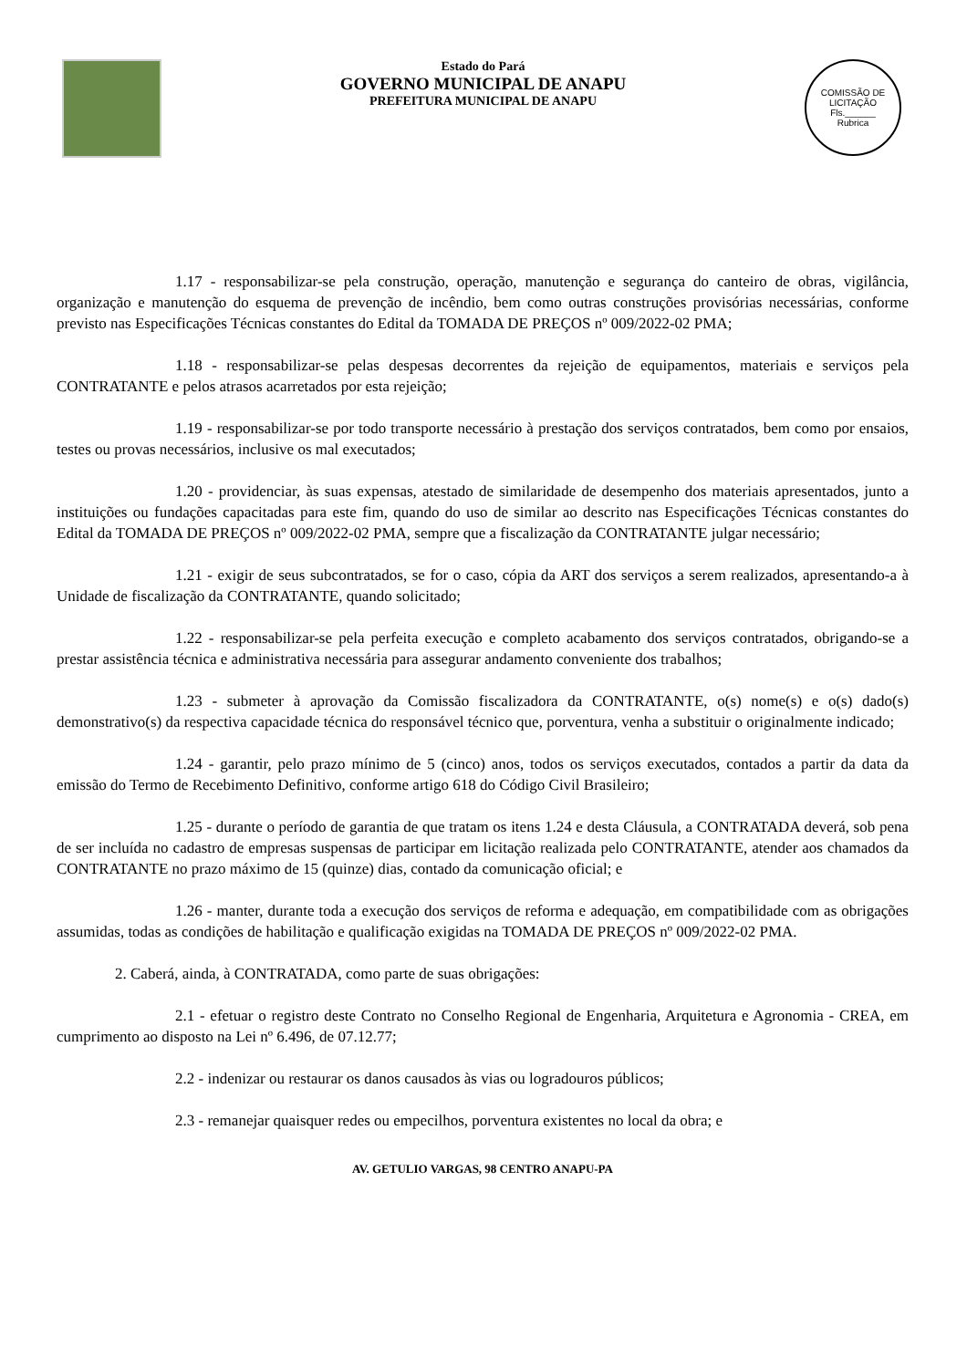Estado do Pará
GOVERNO MUNICIPAL DE ANAPU
PREFEITURA MUNICIPAL DE ANAPU
COMISSÃO DE LICITAÇÃO
Fls.______
Rubrica
1.17 - responsabilizar-se pela construção, operação, manutenção e segurança do canteiro de obras, vigilância, organização e manutenção do esquema de prevenção de incêndio, bem como outras construções provisórias necessárias, conforme previsto nas Especificações Técnicas constantes do Edital da TOMADA DE PREÇOS nº 009/2022-02 PMA;
1.18 - responsabilizar-se pelas despesas decorrentes da rejeição de equipamentos, materiais e serviços pela CONTRATANTE e pelos atrasos acarretados por esta rejeição;
1.19 - responsabilizar-se por todo transporte necessário à prestação dos serviços contratados, bem como por ensaios, testes ou provas necessários, inclusive os mal executados;
1.20 - providenciar, às suas expensas, atestado de similaridade de desempenho dos materiais apresentados, junto a instituições ou fundações capacitadas para este fim, quando do uso de similar ao descrito nas Especificações Técnicas constantes do Edital da TOMADA DE PREÇOS nº 009/2022-02 PMA, sempre que a fiscalização da CONTRATANTE julgar necessário;
1.21 - exigir de seus subcontratados, se for o caso, cópia da ART dos serviços a serem realizados, apresentando-a à Unidade de fiscalização da CONTRATANTE, quando solicitado;
1.22 - responsabilizar-se pela perfeita execução e completo acabamento dos serviços contratados, obrigando-se a prestar assistência técnica e administrativa necessária para assegurar andamento conveniente dos trabalhos;
1.23 - submeter à aprovação da Comissão fiscalizadora da CONTRATANTE, o(s) nome(s) e o(s) dado(s) demonstrativo(s) da respectiva capacidade técnica do responsável técnico que, porventura, venha a substituir o originalmente indicado;
1.24 - garantir, pelo prazo mínimo de 5 (cinco) anos, todos os serviços executados, contados a partir da data da emissão do Termo de Recebimento Definitivo, conforme artigo 618 do Código Civil Brasileiro;
1.25 - durante o período de garantia de que tratam os itens 1.24 e desta Cláusula, a CONTRATADA deverá, sob pena de ser incluída no cadastro de empresas suspensas de participar em licitação realizada pelo CONTRATANTE, atender aos chamados da CONTRATANTE no prazo máximo de 15 (quinze) dias, contado da comunicação oficial; e
1.26 - manter, durante toda a execução dos serviços de reforma e adequação, em compatibilidade com as obrigações assumidas, todas as condições de habilitação e qualificação exigidas na TOMADA DE PREÇOS nº 009/2022-02 PMA.
2. Caberá, ainda, à CONTRATADA, como parte de suas obrigações:
2.1 - efetuar o registro deste Contrato no Conselho Regional de Engenharia, Arquitetura e Agronomia - CREA, em cumprimento ao disposto na Lei nº 6.496, de 07.12.77;
2.2 - indenizar ou restaurar os danos causados às vias ou logradouros públicos;
2.3 - remanejar quaisquer redes ou empecilhos, porventura existentes no local da obra; e
AV. GETULIO VARGAS, 98 CENTRO ANAPU-PA